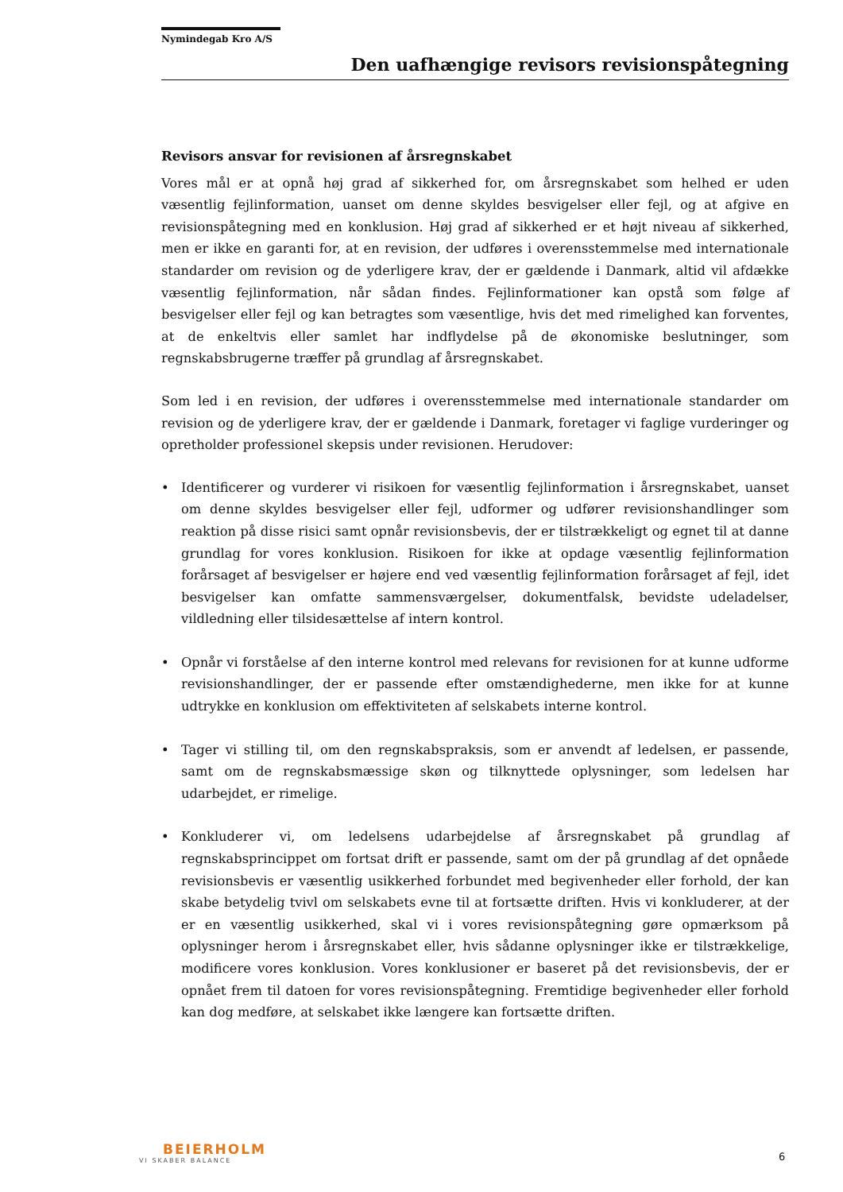Nymindegab Kro A/S
Den uafhængige revisors revisionspåtegning
Revisors ansvar for revisionen af årsregnskabet
Vores mål er at opnå høj grad af sikkerhed for, om årsregnskabet som helhed er uden væsentlig fejlinformation, uanset om denne skyldes besvigelser eller fejl, og at afgive en revisionspåtegning med en konklusion. Høj grad af sikkerhed er et højt niveau af sikkerhed, men er ikke en garanti for, at en revision, der udføres i overensstemmelse med internationale standarder om revision og de yderligere krav, der er gældende i Danmark, altid vil afdække væsentlig fejlinformation, når sådan findes. Fejlinformationer kan opstå som følge af besvigelser eller fejl og kan betragtes som væsentlige, hvis det med rimelighed kan forventes, at de enkeltvis eller samlet har indflydelse på de økonomiske beslutninger, som regnskabsbrugerne træffer på grundlag af årsregnskabet.
Som led i en revision, der udføres i overensstemmelse med internationale standarder om revision og de yderligere krav, der er gældende i Danmark, foretager vi faglige vurderinger og opretholder professionel skepsis under revisionen. Herudover:
• Identificerer og vurderer vi risikoen for væsentlig fejlinformation i årsregnskabet, uanset om denne skyldes besvigelser eller fejl, udformer og udfører revisionshandlinger som reaktion på disse risici samt opnår revisionsbevis, der er tilstrækkeligt og egnet til at danne grundlag for vores konklusion. Risikoen for ikke at opdage væsentlig fejlinformation forårsaget af besvigelser er højere end ved væsentlig fejlinformation forårsaget af fejl, idet besvigelser kan omfatte sammensværgelser, dokumentfalsk, bevidste udeladelser, vildledning eller tilsidesættelse af intern kontrol.
• Opnår vi forståelse af den interne kontrol med relevans for revisionen for at kunne udforme revisionshandlinger, der er passende efter omstændighederne, men ikke for at kunne udtrykke en konklusion om effektiviteten af selskabets interne kontrol.
• Tager vi stilling til, om den regnskabspraksis, som er anvendt af ledelsen, er passende, samt om de regnskabsmæssige skøn og tilknyttede oplysninger, som ledelsen har udarbejdet, er rimelige.
• Konkluderer vi, om ledelsens udarbejdelse af årsregnskabet på grundlag af regnskabsprincippet om fortsat drift er passende, samt om der på grundlag af det opnåede revisionsbevis er væsentlig usikkerhed forbundet med begivenheder eller forhold, der kan skabe betydelig tvivl om selskabets evne til at fortsætte driften. Hvis vi konkluderer, at der er en væsentlig usikkerhed, skal vi i vores revisionspåtegning gøre opmærksom på oplysninger herom i årsregnskabet eller, hvis sådanne oplysninger ikke er tilstrækkelige, modificere vores konklusion. Vores konklusioner er baseret på det revisionsbevis, der er opnået frem til datoen for vores revisionspåtegning. Fremtidige begivenheder eller forhold kan dog medføre, at selskabet ikke længere kan fortsætte driften.
BEIERHOLM
VI SKABER BALANCE
6